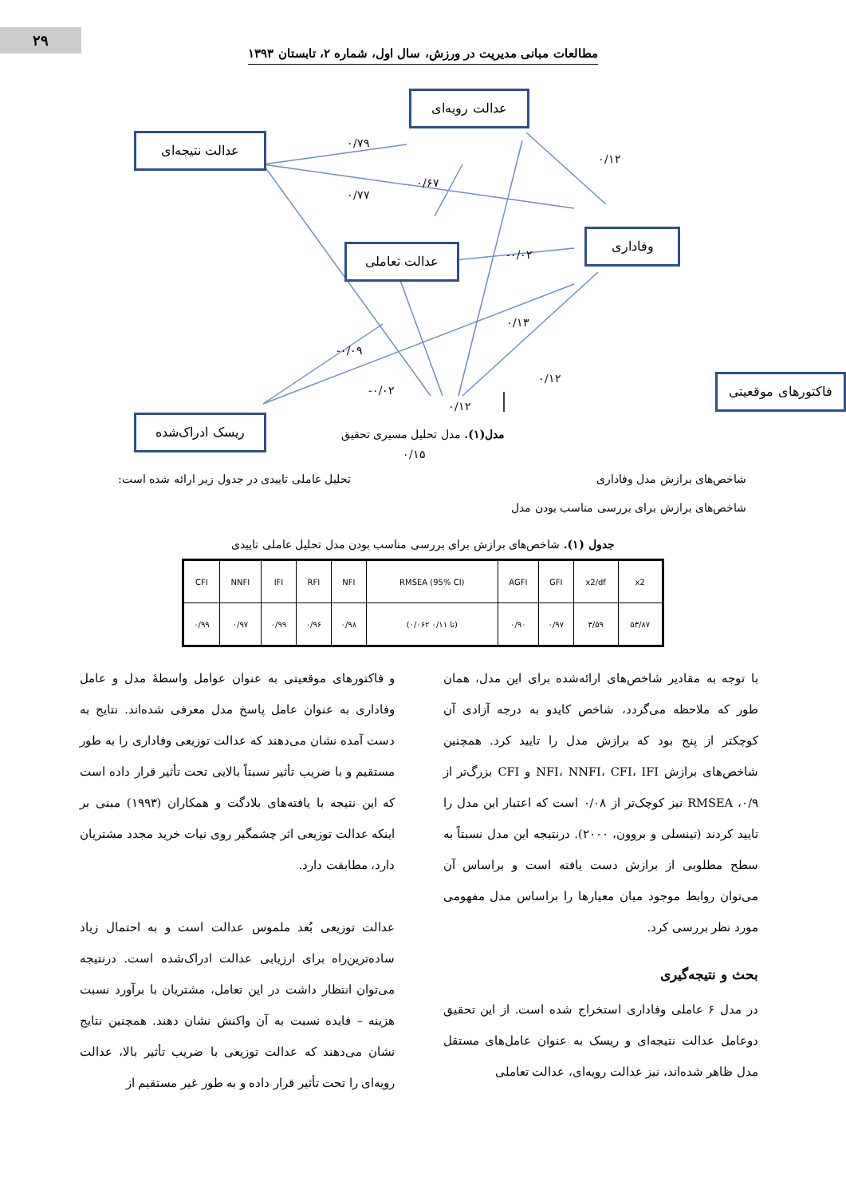۲۹
مطالعات مبانی مدیریت در ورزش، سال اول، شماره ۲، تابستان ۱۳۹۳
عدالت رویه‌ای
عدالت نتیجه‌ای
وفاداری
عدالت تعاملی
ریسک ادراک‌شده
۰/۷۹
۰/۷۷
۰/۶۷
۰/۱۲
۰/۰۲-
۰/۱۳
۰/۰۹-
۰/۰۲-
۰/۱۲
۰/۱۲
۰/۱۵
فاکتورهای موقعیتی
مدل(۱). مدل تحلیل مسیری تحقیق
شاخص‌های برازش مدل وفاداری تحلیل عاملی تاییدی در جدول زیر ارائه شده است:
شاخص‌های برازش برای بررسی مناسب بودن مدل
جدول (۱). شاخص‌های برازش برای بررسی مناسب بودن مدل تحلیل عاملی تاییدی
| CFI | NNFI | IFI | RFI | NFI | RMSEA (95% CI) | AGFI | GFI | x2/df | x2 |
| --- | --- | --- | --- | --- | --- | --- | --- | --- | --- |
| ۰/۹۹ | ۰/۹۷ | ۰/۹۹ | ۰/۹۶ | ۰/۹۸ | (۰/۰۶۲ تا ۰/۱۱) | ۰/۹۰ | ۰/۹۷ | ۳/۵۹ | ۵۳/۸۷ |
با توجه به مقادیر شاخص‌های ارائه‌شده برای این مدل، همان طور که ملاحظه می‌گردد، شاخص کایدو به درجه آزادی آن کوچکتر از پنج بود که برازش مدل را تایید کرد. همچنین شاخص‌های برازش NFI، NNFI، CFI، IFI و CFI بزرگ‌تر از ۰/۹، RMSEA نیز کوچک‌تر از ۰/۰۸ است که اعتبار این مدل را تایید کردند (تینسلی و بروون، ۲۰۰۰). درنتیجه این مدل نسبتاً به سطح مطلوبی از برازش دست یافته است و براساس آن می‌توان روابط موجود میان معیارها را براساس مدل مفهومی مورد نظر بررسی کرد.
بحث و نتیجه‌گیری
در مدل ۶ عاملی وفاداری استخراج شده است. از این تحقیق دوعامل عدالت نتیجه‌ای و ریسک به عنوان عامل‌های مستقل مدل ظاهر شده‌اند، نیز عدالت رویه‌ای، عدالت تعاملی
و فاکتورهای موقعیتی به عنوان عوامل واسطهٔ مدل و عامل وفاداری به عنوان عامل پاسخ مدل معرفی شده‌اند. نتایج به دست آمده نشان می‌دهند که عدالت توزیعی وفاداری را به طور مستقیم و با ضریب تأثیر نسبتاً بالایی تحت تأثیر قرار داده است که این نتیجه با یافته‌های بلادگت و همکاران (۱۹۹۳) مبنی بر اینکه عدالت توزیعی اثر چشمگیر روی نیات خرید مجدد مشتریان دارد، مطابقت دارد.
عدالت توزیعی بُعد ملموس عدالت است و به احتمال زیاد ساده‌ترین‌راه برای ارزیابی عدالت ادراک‌شده است. درنتیجه می‌توان انتظار داشت در این تعامل، مشتریان با برآورد نسبت هزینه – فایده نسبت به آن واکنش نشان دهند. همچنین نتایج نشان می‌دهند که عدالت توزیعی با ضریب تأثیر بالا، عدالت رویه‌ای را تحت تأثیر قرار داده و به طور غیر مستقیم از